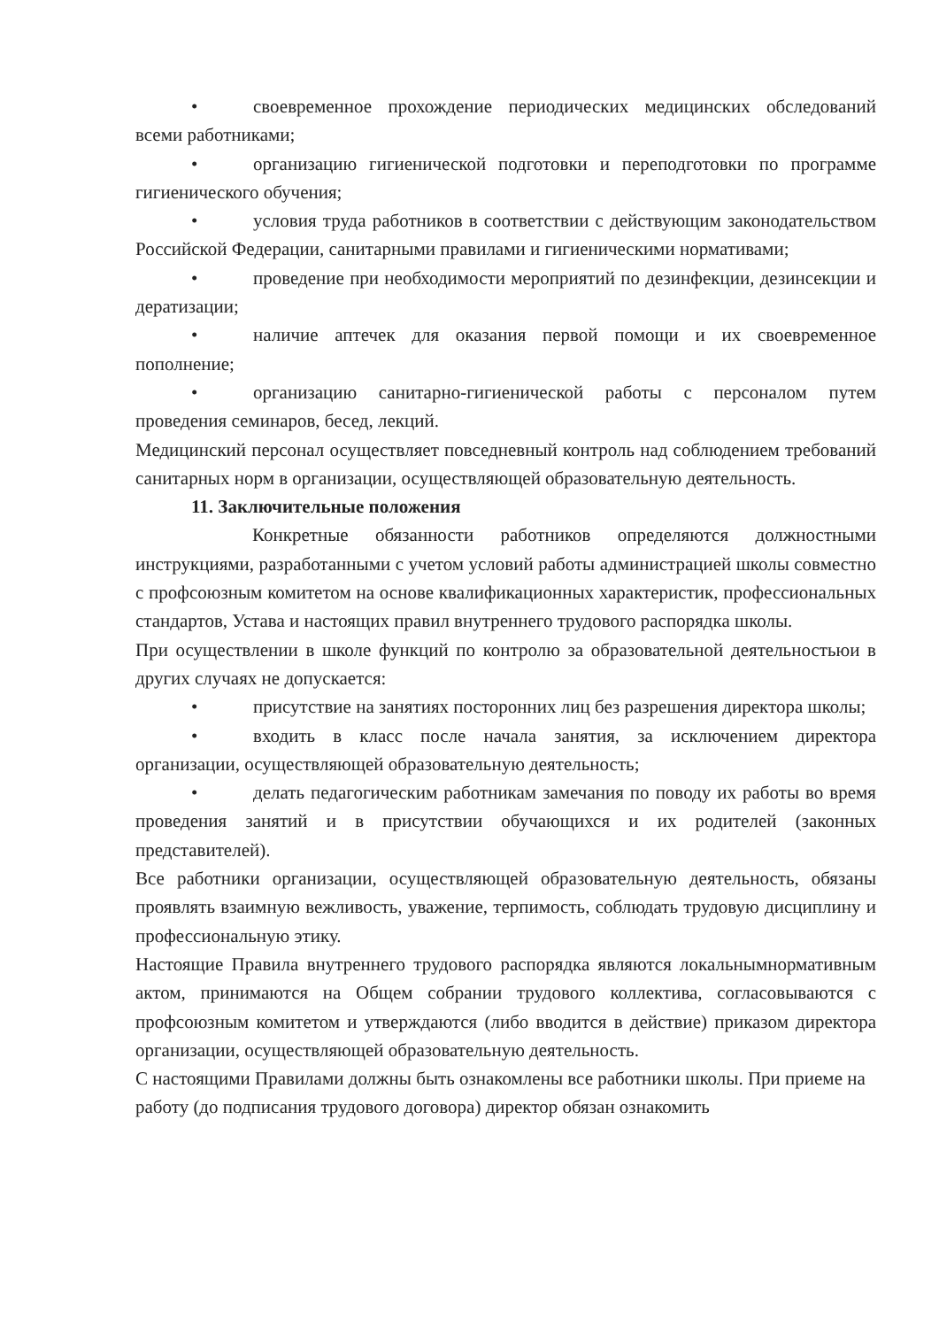• своевременное прохождение периодических медицинских обследований всеми работниками;
• организацию гигиенической подготовки и переподготовки по программе гигиенического обучения;
• условия труда работников в соответствии с действующим законодательством Российской Федерации, санитарными правилами и гигиеническими нормативами;
• проведение при необходимости мероприятий по дезинфекции, дезинсекции и дератизации;
• наличие аптечек для оказания первой помощи и их своевременное пополнение;
• организацию санитарно-гигиенической работы с персоналом путем проведения семинаров, бесед, лекций.
Медицинский персонал осуществляет повседневный контроль над соблюдением требований санитарных норм в организации, осуществляющей образовательную деятельность.
11. Заключительные положения
Конкретные обязанности работников определяются должностными инструкциями, разработанными с учетом условий работы администрацией школы совместно с профсоюзным комитетом на основе квалификационных характеристик, профессиональных стандартов, Устава и настоящих правил внутреннего трудового распорядка школы.
При осуществлении в школе функций по контролю за образовательной деятельностьюи в других случаях не допускается:
• присутствие на занятиях посторонних лиц без разрешения директора школы;
• входить в класс после начала занятия, за исключением директора организации, осуществляющей образовательную деятельность;
• делать педагогическим работникам замечания по поводу их работы во время проведения занятий и в присутствии обучающихся и их родителей (законных представителей).
Все работники организации, осуществляющей образовательную деятельность, обязаны проявлять взаимную вежливость, уважение, терпимость, соблюдать трудовую дисциплину и профессиональную этику.
Настоящие Правила внутреннего трудового распорядка являются локальнымнормативным актом, принимаются на Общем собрании трудового коллектива, согласовываются с профсоюзным комитетом и утверждаются (либо вводится в действие) приказом директора организации, осуществляющей образовательную деятельность.
С настоящими Правилами должны быть ознакомлены все работники школы. При приеме на работу (до подписания трудового договора) директор обязан ознакомить